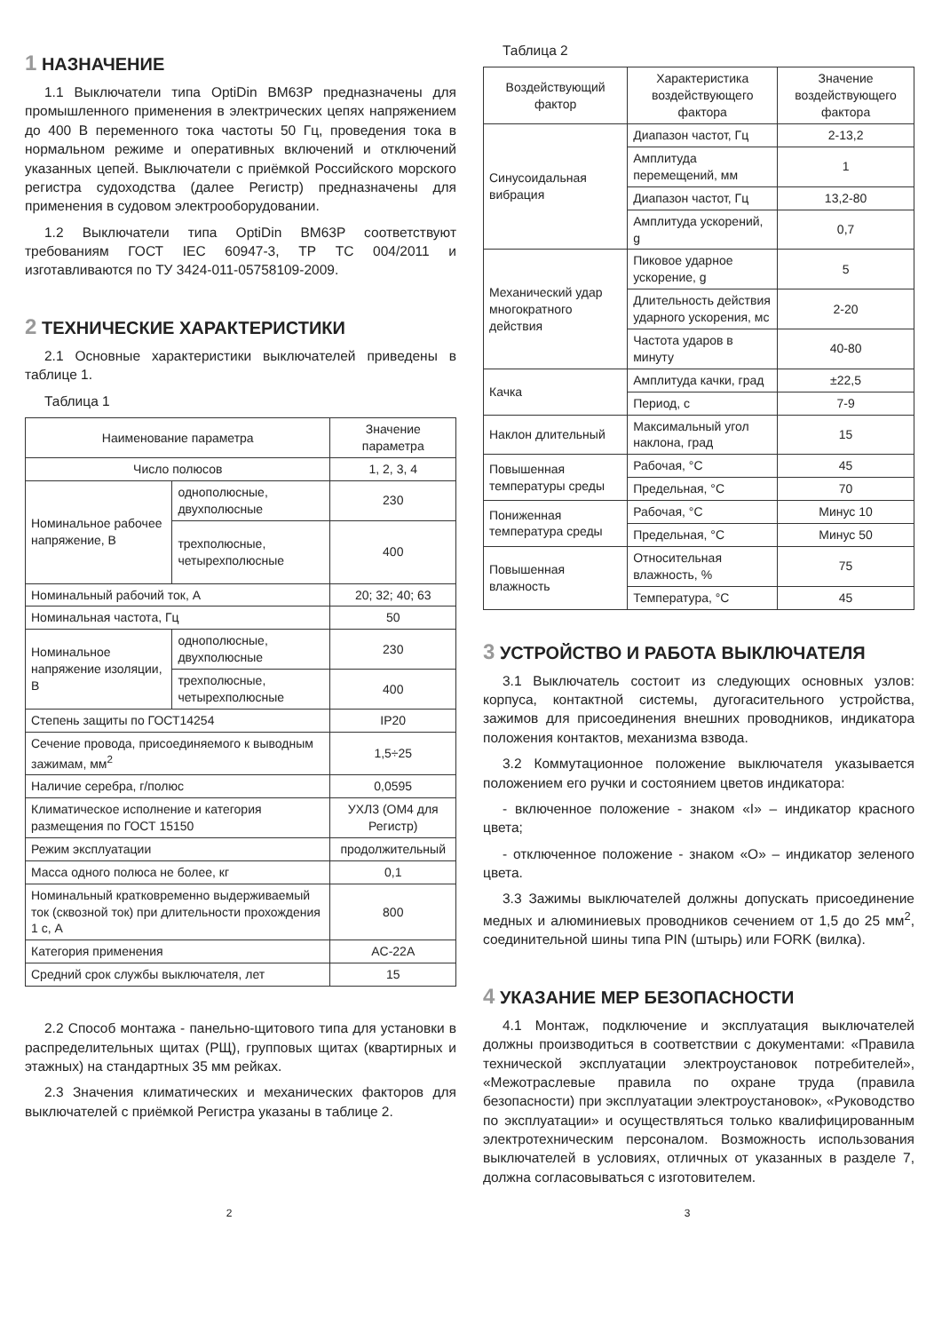1 НАЗНАЧЕНИЕ
1.1 Выключатели типа OptiDin BM63P предназначены для промышленного применения в электрических цепях напряжением до 400 В переменного тока частоты 50 Гц, проведения тока в нормальном режиме и оперативных включений и отключений указанных цепей. Выключатели с приёмкой Российского морского регистра судоходства (далее Регистр) предназначены для применения в судовом электрооборудовании.
1.2 Выключатели типа OptiDin BM63P соответствуют требованиям ГОСТ IEC 60947-3, ТР ТС 004/2011 и изготавливаются по ТУ 3424-011-05758109-2009.
2 ТЕХНИЧЕСКИЕ ХАРАКТЕРИСТИКИ
2.1 Основные характеристики выключателей приведены в таблице 1.
Таблица 1
| Наименование параметра | | Значение параметра |
| --- | --- | --- |
| Число полюсов | | 1, 2, 3, 4 |
| Номинальное рабочее напряжение, В | однополюсные, двухполюсные | 230 |
| | трехполюсные, четырехполюсные | 400 |
| Номинальный рабочий ток, А | | 20; 32; 40; 63 |
| Номинальная частота, Гц | | 50 |
| Номинальное напряжение изоляции, В | однополюсные, двухполюсные | 230 |
| | трехполюсные, четырехполюсные | 400 |
| Степень защиты по ГОСТ14254 | | IP20 |
| Сечение провода, присоединяемого к выводным зажимам, мм<sup>2</sup> | | 1,5÷25 |
| Наличие серебра, г/полюс | | 0,0595 |
| Климатическое исполнение и категория размещения по ГОСТ 15150 | | УХЛ3 (ОМ4 для Регистр) |
| Режим эксплуатации | | продолжительный |
| Масса одного полюса не более, кг | | 0,1 |
| Номинальный кратковременно выдерживаемый ток (сквозной ток) при длительности прохождения 1 с, А | | 800 |
| Категория применения | | AC-22A |
| Средний срок службы выключателя, лет | | 15 |
2.2 Способ монтажа - панельно-щитового типа для установки в распределительных щитах (РЩ), групповых щитах (квартирных и этажных) на стандартных 35 мм рейках.
2.3 Значения климатических и механических факторов для выключателей с приёмкой Регистра указаны в таблице 2.
Таблица 2
| Воздействующий фактор | Характеристика воздействующего фактора | Значение воздействующего фактора |
| --- | --- | --- |
| Синусоидальная вибрация | Диапазон частот, Гц | 2-13,2 |
| | Амплитуда перемещений, мм | 1 |
| | Диапазон частот, Гц | 13,2-80 |
| | Амплитуда ускорений, g | 0,7 |
| Механический удар многократного действия | Пиковое ударное ускорение, g | 5 |
| | Длительность действия ударного ускорения, мс | 2-20 |
| | Частота ударов в минуту | 40-80 |
| Качка | Амплитуда качки, град | ±22,5 |
| | Период, с | 7-9 |
| Наклон длительный | Максимальный угол наклона, град | 15 |
| Повышенная температуры среды | Рабочая, °С | 45 |
| | Предельная, °С | 70 |
| Пониженная температура среды | Рабочая, °С | Минус 10 |
| | Предельная, °С | Минус 50 |
| Повышенная влажность | Относительная влажность, % | 75 |
| | Температура, °С | 45 |
3 УСТРОЙСТВО И РАБОТА ВЫКЛЮЧАТЕЛЯ
3.1 Выключатель состоит из следующих основных узлов: корпуса, контактной системы, дугогасительного устройства, зажимов для присоединения внешних проводников, индикатора положения контактов, механизма взвода.
3.2 Коммутационное положение выключателя указывается положением его ручки и состоянием цветов индикатора:
- включенное положение - знаком «I» – индикатор красного цвета;
- отключенное положение - знаком «О» – индикатор зеленого цвета.
3.3 Зажимы выключателей должны допускать присоединение медных и алюминиевых проводников сечением от 1,5 до 25 мм<sup>2</sup>, соединительной шины типа PIN (штырь) или FORK (вилка).
4 УКАЗАНИЕ МЕР БЕЗОПАСНОСТИ
4.1 Монтаж, подключение и эксплуатация выключателей должны производиться в соответствии с документами: «Правила технической эксплуатации электроустановок потребителей», «Межотраслевые правила по охране труда (правила безопасности) при эксплуатации электроустановок», «Руководство по эксплуатации» и осуществляться только квалифицированным электротехническим персоналом. Возможность использования выключателей в условиях, отличных от указанных в разделе 7, должна согласовываться с изготовителем.
2 3